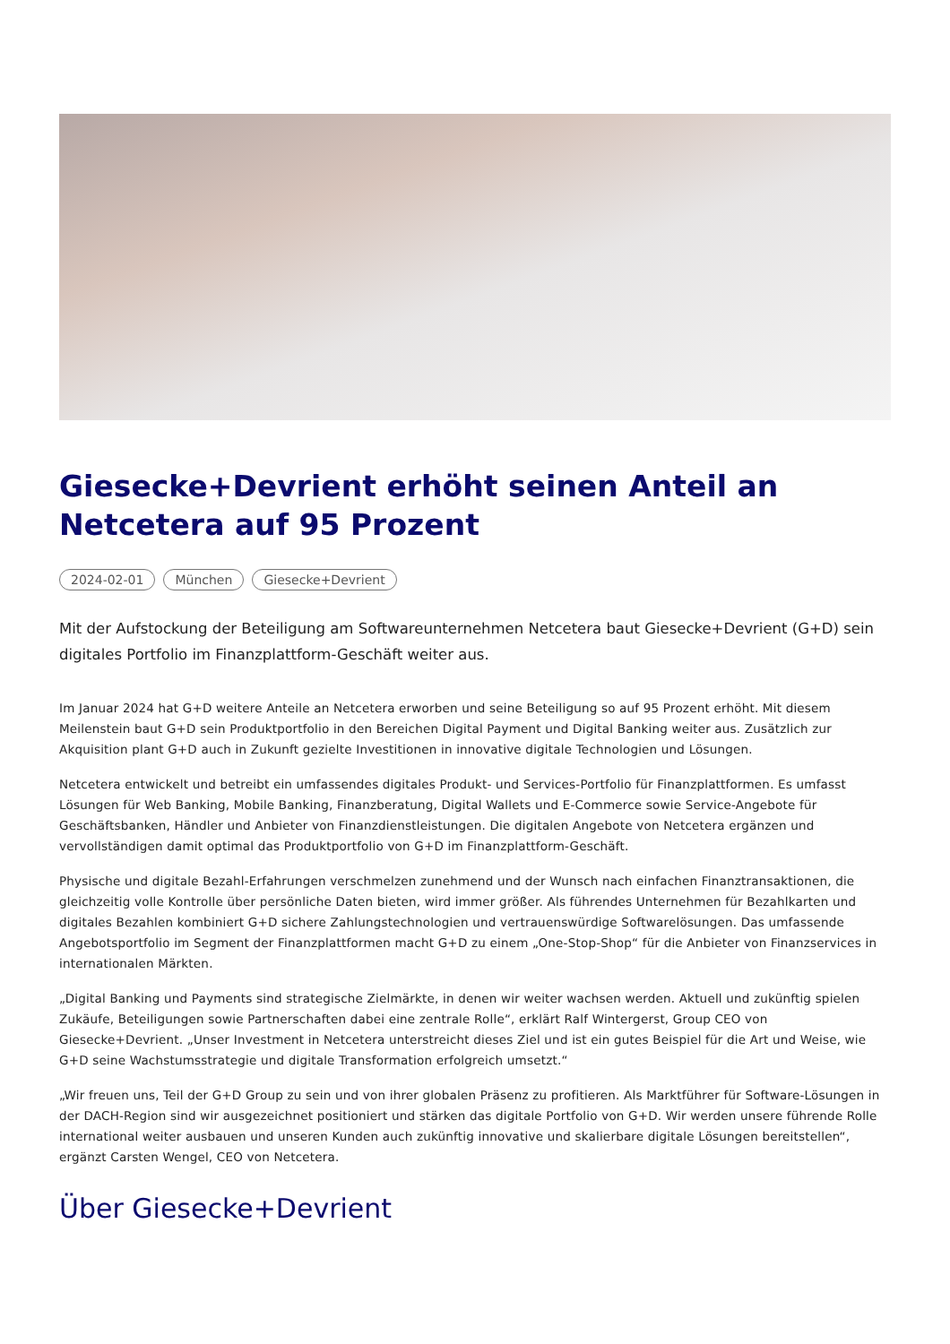Giesecke+Devrient erhöht seinen Anteil an Netcetera auf 95 Prozent
2024-02-01 München Giesecke+Devrient
Mit der Aufstockung der Beteiligung am Softwareunternehmen Netcetera baut Giesecke+Devrient (G+D) sein digitales Portfolio im Finanzplattform-Geschäft weiter aus.
Im Januar 2024 hat G+D weitere Anteile an Netcetera erworben und seine Beteiligung so auf 95 Prozent erhöht. Mit diesem Meilenstein baut G+D sein Produktportfolio in den Bereichen Digital Payment und Digital Banking weiter aus. Zusätzlich zur Akquisition plant G+D auch in Zukunft gezielte Investitionen in innovative digitale Technologien und Lösungen.
Netcetera entwickelt und betreibt ein umfassendes digitales Produkt- und Services-Portfolio für Finanzplattformen. Es umfasst Lösungen für Web Banking, Mobile Banking, Finanzberatung, Digital Wallets und E-Commerce sowie Service-Angebote für Geschäftsbanken, Händler und Anbieter von Finanzdienstleistungen. Die digitalen Angebote von Netcetera ergänzen und vervollständigen damit optimal das Produktportfolio von G+D im Finanzplattform-Geschäft.
Physische und digitale Bezahl-Erfahrungen verschmelzen zunehmend und der Wunsch nach einfachen Finanztransaktionen, die gleichzeitig volle Kontrolle über persönliche Daten bieten, wird immer größer. Als führendes Unternehmen für Bezahlkarten und digitales Bezahlen kombiniert G+D sichere Zahlungstechnologien und vertrauenswürdige Softwarelösungen. Das umfassende Angebotsportfolio im Segment der Finanzplattformen macht G+D zu einem „One-Stop-Shop“ für die Anbieter von Finanzservices in internationalen Märkten.
„Digital Banking und Payments sind strategische Zielmärkte, in denen wir weiter wachsen werden. Aktuell und zukünftig spielen Zukäufe, Beteiligungen sowie Partnerschaften dabei eine zentrale Rolle“, erklärt Ralf Wintergerst, Group CEO von Giesecke+Devrient. „Unser Investment in Netcetera unterstreicht dieses Ziel und ist ein gutes Beispiel für die Art und Weise, wie G+D seine Wachstumsstrategie und digitale Transformation erfolgreich umsetzt.“
„Wir freuen uns, Teil der G+D Group zu sein und von ihrer globalen Präsenz zu profitieren. Als Marktführer für Software-Lösungen in der DACH-Region sind wir ausgezeichnet positioniert und stärken das digitale Portfolio von G+D. Wir werden unsere führende Rolle international weiter ausbauen und unseren Kunden auch zukünftig innovative und skalierbare digitale Lösungen bereitstellen“, ergänzt Carsten Wengel, CEO von Netcetera.
Über Giesecke+Devrient